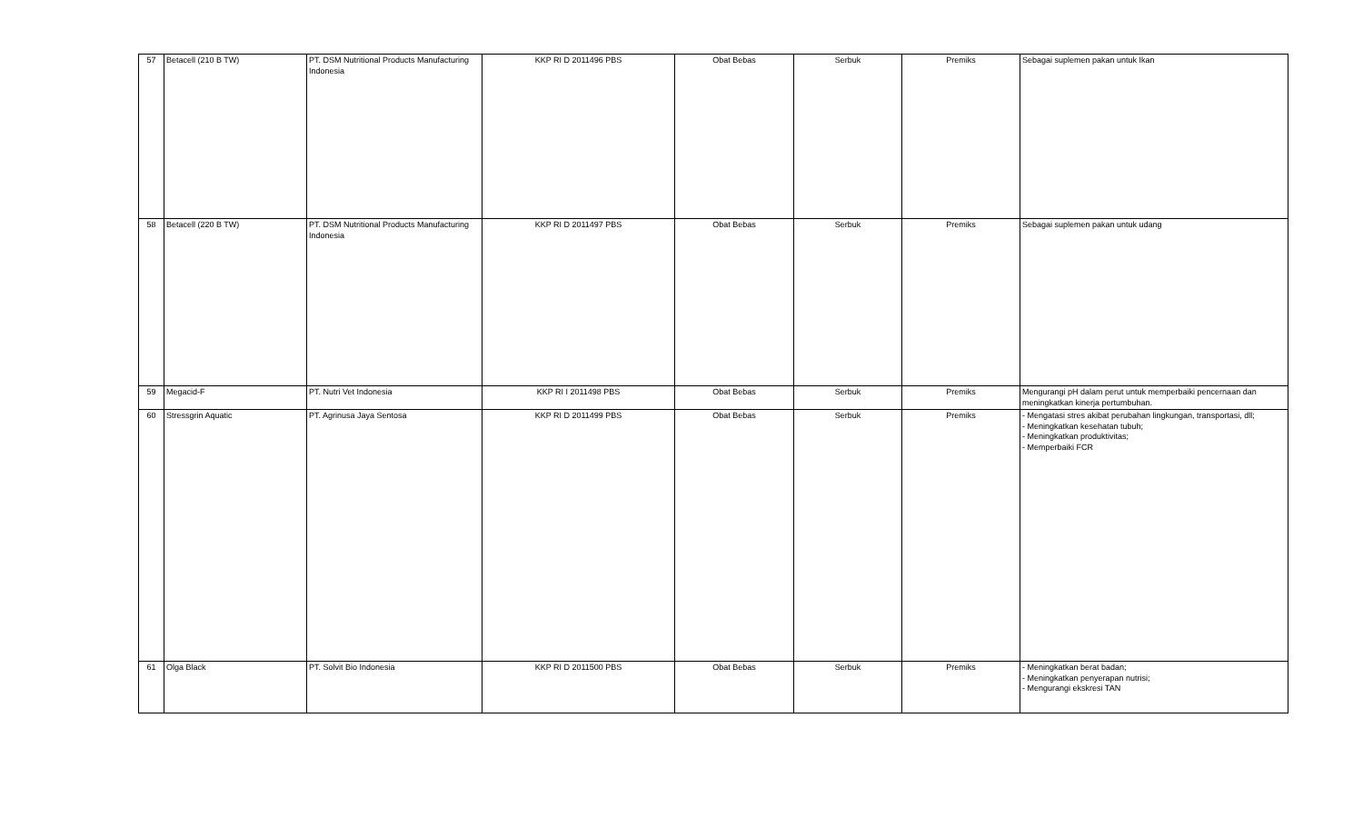| 57 | Betacell (210 B TW) | PT. DSM Nutritional Products Manufacturing Indonesia | KKP RI D 2011496 PBS | Obat Bebas | Serbuk | Premiks | Sebagai suplemen pakan untuk Ikan |
| 58 | Betacell (220 B TW) | PT. DSM Nutritional Products Manufacturing Indonesia | KKP RI D 2011497 PBS | Obat Bebas | Serbuk | Premiks | Sebagai suplemen pakan untuk udang |
| 59 | Megacid-F | PT. Nutri Vet Indonesia | KKP RI I 2011498 PBS | Obat Bebas | Serbuk | Premiks | Mengurangi pH dalam perut untuk memperbaiki pencernaan dan meningkatkan kinerja pertumbuhan. |
| 60 | Stressgrin Aquatic | PT. Agrinusa Jaya Sentosa | KKP RI D 2011499 PBS | Obat Bebas | Serbuk | Premiks | - Mengatasi stres akibat perubahan lingkungan, transportasi, dll; - Meningkatkan kesehatan tubuh; - Meningkatkan produktivitas; - Memperbaiki FCR |
| 61 | Olga Black | PT. Solvit Bio Indonesia | KKP RI D 2011500 PBS | Obat Bebas | Serbuk | Premiks | - Meningkatkan berat badan; - Meningkatkan penyerapan nutrisi; - Mengurangi ekskresi TAN |